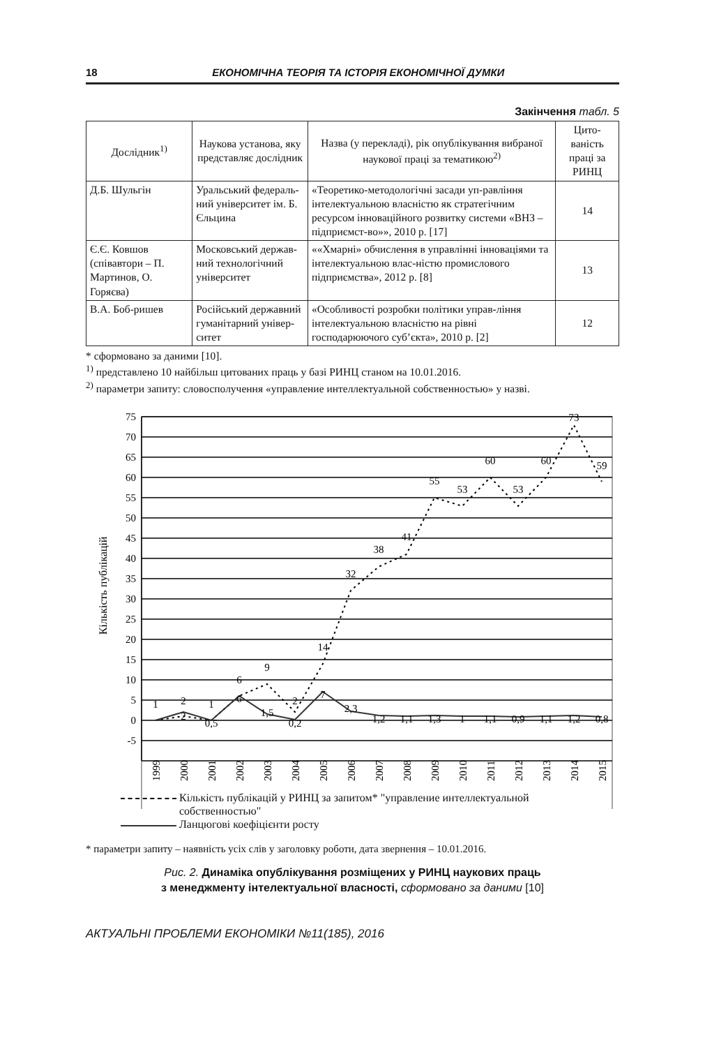18 ЕКОНОМІЧНА ТЕОРІЯ ТА ІСТОРІЯ ЕКОНОМІЧНОЇ ДУМКИ
Закінчення табл. 5
| Дослідник<sup>1)</sup> | Наукова установа, яку представляє дослідник | Назва (у перекладі), рік опублікування вибраної наукової праці за тематикою<sup>2)</sup> | Цито-ваність праці за РИНЦ |
| --- | --- | --- | --- |
| Д.Б. Шульгін | Уральський федераль-ний університет ім. Б. Єльцина | «Теоретико-методологічні засади уп-равління інтелектуальною власністю як стратегічним ресурсом інноваційного розвитку системи «ВНЗ – підприємст-во»», 2010 р. [17] | 14 |
| Є.Є. Ковшов (співавтори – П. Мартинов, О. Горяєва) | Московський держав-ний технологічний університет | ««Хмарні» обчислення в управлінні інноваціями та інтелектуальною влас-ністю промислового підприємства», 2012 р. [8] | 13 |
| В.А. Боб-ришев | Російський державний гуманітарний універ-ситет | «Особливості розробки політики управ-ління інтелектуальною власністю на рівні господарюючого суб’єкта», 2010 р. [2] | 12 |
* сформовано за даними [10].
<sup>1)</sup> представлено 10 найбільш цитованих праць у базі РИНЦ станом на 10.01.2016.
<sup>2)</sup> параметри запиту: словосполучення «управление интеллектуальной собственностью» у назві.
75
70
65
60
55
50
45
40
35
30
25
20
15
10
5
0
-5
Кількість публікацій
1
2
1
6
9
2
14
32
38
41
55
53
60
53
60
73
59
2
0,5
6
1,5
0,2
7
2,3
1,2
1,1
1,3
1
1,1
0,9
1,1
1,2
0,8
1999
2000
2001
2002
2003
2004
2005
2006
2007
2008
2009
2010
2011
2012
2013
2014
2015
Кількість публікацій у РИНЦ за запитом* "управление интеллектуальной
собственностью"
Ланцюгові коефіцієнти росту
* параметри запиту – наявність усіх слів у заголовку роботи, дата звернення – 10.01.2016.
Рис. 2. Динаміка опублікування розміщених у РИНЦ наукових праць
з менеджменту інтелектуальної власності, сформовано за даними [10]
АКТУАЛЬНІ ПРОБЛЕМИ ЕКОНОМІКИ №11(185), 2016